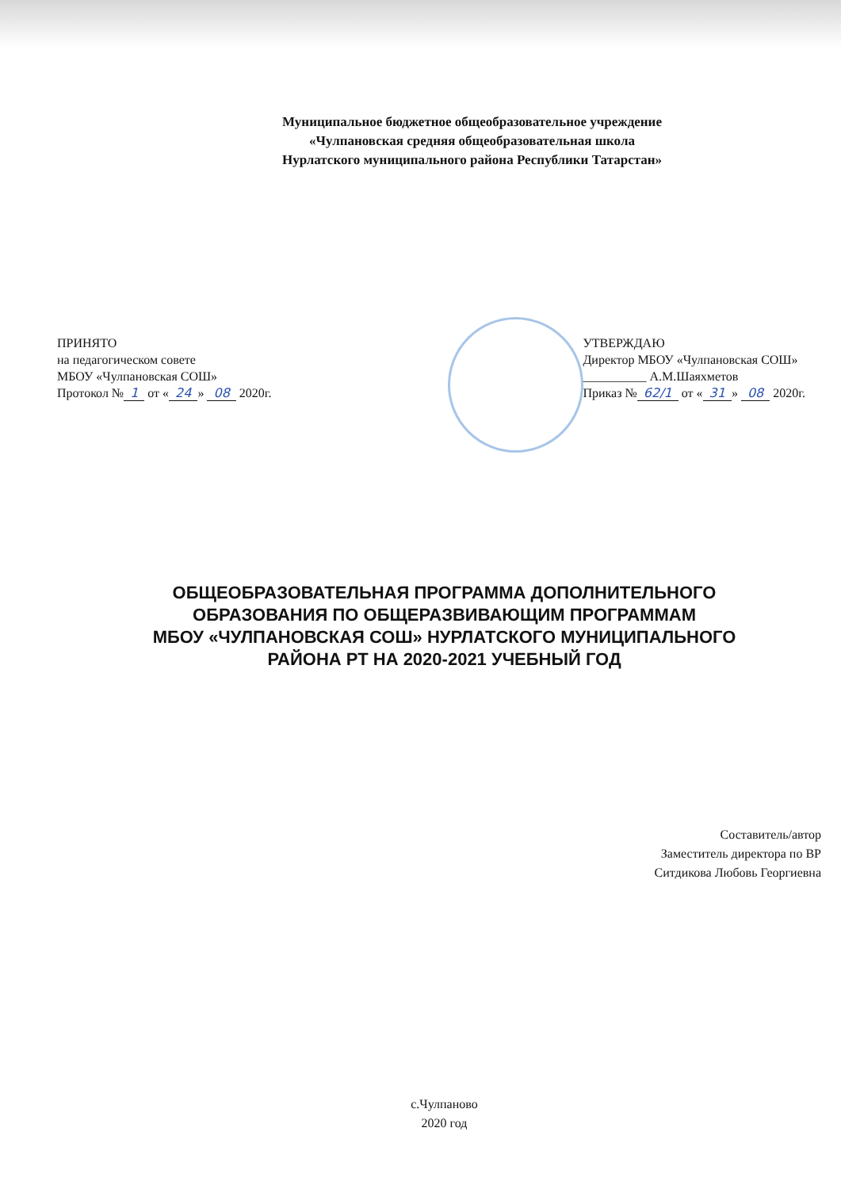Муниципальное бюджетное общеобразовательное учреждение
«Чулпановская средняя общеобразовательная школа
Нурлатского муниципального района Республики Татарстан»
ПРИНЯТО
на педагогическом совете
МБОУ «Чулпановская СОШ»
Протокол № 1 от « 24 » 08 2020г.
УТВЕРЖДАЮ
Директор МБОУ «Чулпановская СОШ»
__________ А.М.Шаяхметов
Приказ № 62/1 от « 31 » 08 2020г.
ОБЩЕОБРАЗОВАТЕЛЬНАЯ ПРОГРАММА ДОПОЛНИТЕЛЬНОГО
ОБРАЗОВАНИЯ ПО ОБЩЕРАЗВИВАЮЩИМ ПРОГРАММАМ
МБОУ «ЧУЛПАНОВСКАЯ СОШ» НУРЛАТСКОГО МУНИЦИПАЛЬНОГО
РАЙОНА РТ НА 2020-2021 УЧЕБНЫЙ ГОД
Составитель/автор
Заместитель директора по ВР
Ситдикова Любовь Георгиевна
с.Чулпаново
2020 год